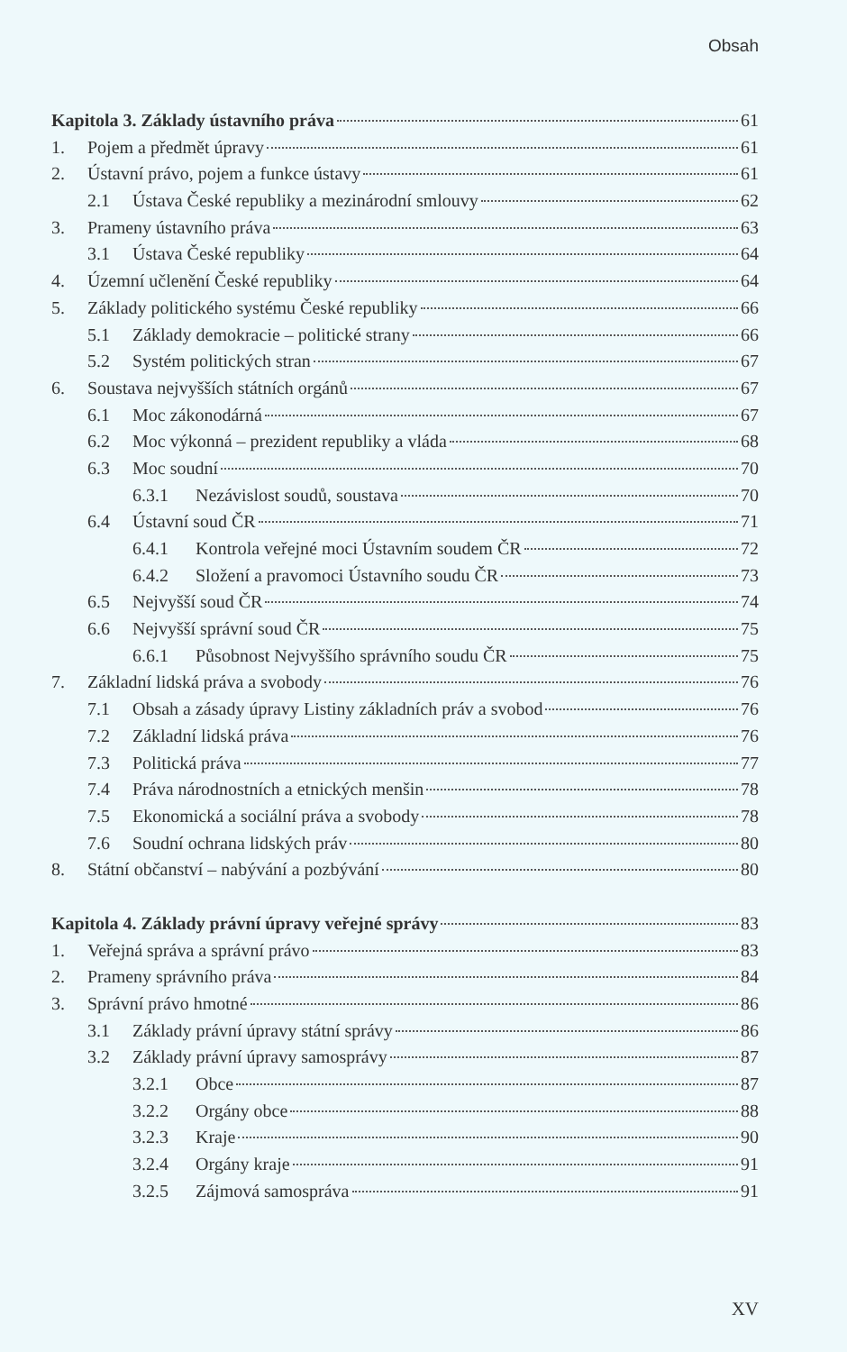Obsah
Kapitola 3. Základy ústavního práva 61
1. Pojem a předmět úpravy 61
2. Ústavní právo, pojem a funkce ústavy 61
2.1 Ústava České republiky a mezinárodní smlouvy 62
3. Prameny ústavního práva 63
3.1 Ústava České republiky 64
4. Územní učlenění České republiky 64
5. Základy politického systému České republiky 66
5.1 Základy demokracie – politické strany 66
5.2 Systém politických stran 67
6. Soustava nejvyšších státních orgánů 67
6.1 Moc zákonodárná 67
6.2 Moc výkonná – prezident republiky a vláda 68
6.3 Moc soudní 70
6.3.1 Nezávislost soudů, soustava 70
6.4 Ústavní soud ČR 71
6.4.1 Kontrola veřejné moci Ústavním soudem ČR 72
6.4.2 Složení a pravomoci Ústavního soudu ČR 73
6.5 Nejvyšší soud ČR 74
6.6 Nejvyšší správní soud ČR 75
6.6.1 Působnost Nejvyššího správního soudu ČR 75
7. Základní lidská práva a svobody 76
7.1 Obsah a zásady úpravy Listiny základních práv a svobod 76
7.2 Základní lidská práva 76
7.3 Politická práva 77
7.4 Práva národnostních a etnických menšin 78
7.5 Ekonomická a sociální práva a svobody 78
7.6 Soudní ochrana lidských práv 80
8. Státní občanství – nabývání a pozbývání 80
Kapitola 4. Základy právní úpravy veřejné správy 83
1. Veřejná správa a správní právo 83
2. Prameny správního práva 84
3. Správní právo hmotné 86
3.1 Základy právní úpravy státní správy 86
3.2 Základy právní úpravy samosprávy 87
3.2.1 Obce 87
3.2.2 Orgány obce 88
3.2.3 Kraje 90
3.2.4 Orgány kraje 91
3.2.5 Zájmová samospráva 91
XV